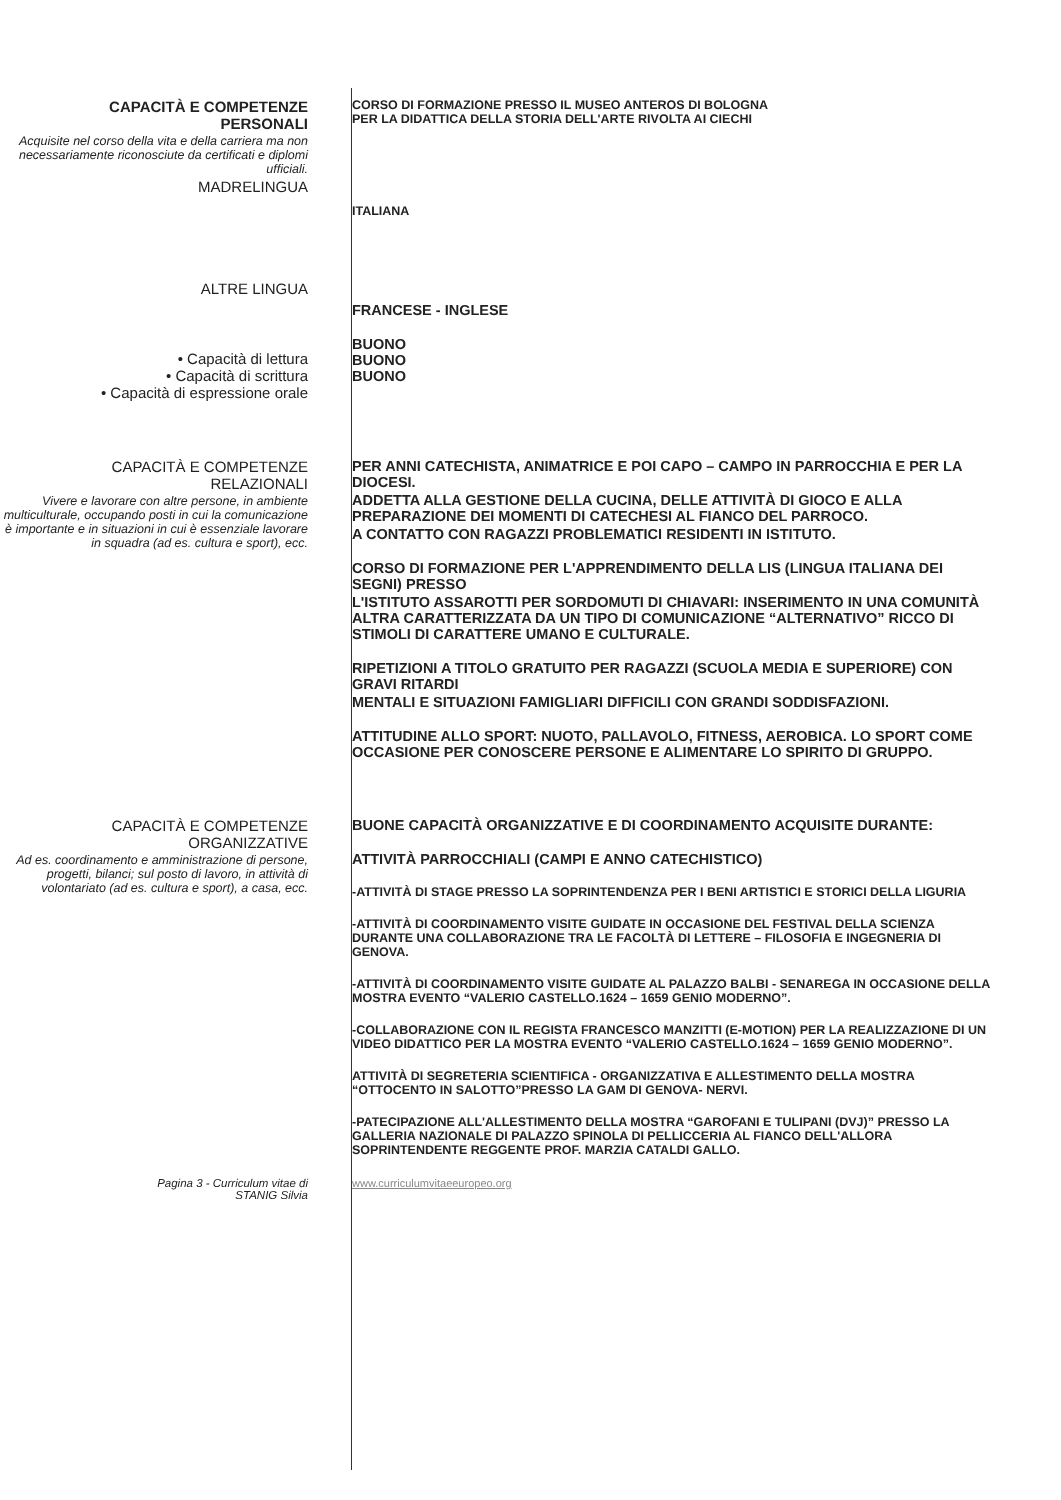CAPACITÀ E COMPETENZE
PERSONALI
Acquisite nel corso della vita e della carriera ma non necessariamente riconosciute da certificati e diplomi ufficiali.
MADRELINGUA
CORSO DI FORMAZIONE PRESSO IL MUSEO ANTEROS DI BOLOGNA
PER LA DIDATTICA DELLA STORIA DELL'ARTE RIVOLTA AI CIECHI
ITALIANA
ALTRE LINGUA
• Capacità di lettura
• Capacità di scrittura
• Capacità di espressione orale
FRANCESE - INGLESE
BUONO
BUONO
BUONO
CAPACITÀ E COMPETENZE
RELAZIONALI
Vivere e lavorare con altre persone, in ambiente multiculturale, occupando posti in cui la comunicazione è importante e in situazioni in cui è essenziale lavorare in squadra (ad es. cultura e sport), ecc.
PER ANNI CATECHISTA, ANIMATRICE E POI CAPO – CAMPO IN PARROCCHIA E PER LA DIOCESI.
ADDETTA ALLA GESTIONE DELLA CUCINA, DELLE ATTIVITÀ DI GIOCO E ALLA PREPARAZIONE DEI MOMENTI DI CATECHESI AL FIANCO DEL PARROCO.
A CONTATTO CON RAGAZZI PROBLEMATICI RESIDENTI IN ISTITUTO.
CORSO DI FORMAZIONE PER L'APPRENDIMENTO DELLA LIS (LINGUA ITALIANA DEI SEGNI) PRESSO
L'ISTITUTO ASSAROTTI PER SORDOMUTI DI CHIAVARI: INSERIMENTO IN UNA COMUNITÀ ALTRA CARATTERIZZATA DA UN TIPO DI COMUNICAZIONE “ALTERNATIVO” RICCO DI STIMOLI DI CARATTERE UMANO E CULTURALE.
RIPETIZIONI A TITOLO GRATUITO PER RAGAZZI (SCUOLA MEDIA E SUPERIORE) CON GRAVI RITARDI
MENTALI E SITUAZIONI FAMIGLIARI DIFFICILI CON GRANDI SODDISFAZIONI.
ATTITUDINE ALLO SPORT: NUOTO, PALLAVOLO, FITNESS, AEROBICA. LO SPORT COME OCCASIONE PER CONOSCERE PERSONE E ALIMENTARE LO SPIRITO DI GRUPPO.
CAPACITÀ E COMPETENZE
ORGANIZZATIVE
Ad es. coordinamento e amministrazione di persone, progetti, bilanci; sul posto di lavoro, in attività di volontariato (ad es. cultura e sport), a casa, ecc.
BUONE CAPACITÀ ORGANIZZATIVE E DI COORDINAMENTO ACQUISITE DURANTE:
ATTIVITÀ PARROCCHIALI (CAMPI E ANNO CATECHISTICO)
-ATTIVITÀ DI STAGE PRESSO LA SOPRINTENDENZA PER I BENI ARTISTICI E STORICI DELLA LIGURIA
-ATTIVITÀ DI COORDINAMENTO VISITE GUIDATE IN OCCASIONE DEL FESTIVAL DELLA SCIENZA DURANTE UNA COLLABORAZIONE TRA LE FACOLTÀ DI LETTERE – FILOSOFIA E INGEGNERIA DI GENOVA.
-ATTIVITÀ DI COORDINAMENTO VISITE GUIDATE AL PALAZZO BALBI - SENAREGA IN OCCASIONE DELLA MOSTRA EVENTO “VALERIO CASTELLO.1624 – 1659 GENIO MODERNO”.
-COLLABORAZIONE CON IL REGISTA FRANCESCO MANZITTI (E-MOTION) PER LA REALIZZAZIONE DI UN VIDEO DIDATTICO PER LA MOSTRA EVENTO “VALERIO CASTELLO.1624 – 1659 GENIO MODERNO”.
ATTIVITÀ DI SEGRETERIA SCIENTIFICA - ORGANIZZATIVA E ALLESTIMENTO DELLA MOSTRA “OTTOCENTO IN SALOTTO”PRESSO LA GAM DI GENOVA- NERVI.
-PATECIPAZIONE ALL'ALLESTIMENTO DELLA MOSTRA “GAROFANI E TULIPANI (DVJ)” PRESSO LA GALLERIA NAZIONALE DI PALAZZO SPINOLA DI PELLICCERIA AL FIANCO DELL'ALLORA SOPRINTENDENTE REGGENTE PROF. MARZIA CATALDI GALLO.
Pagina 3 - Curriculum vitae di
STANIG Silvia
www.curriculumvitaeeuropeo.org